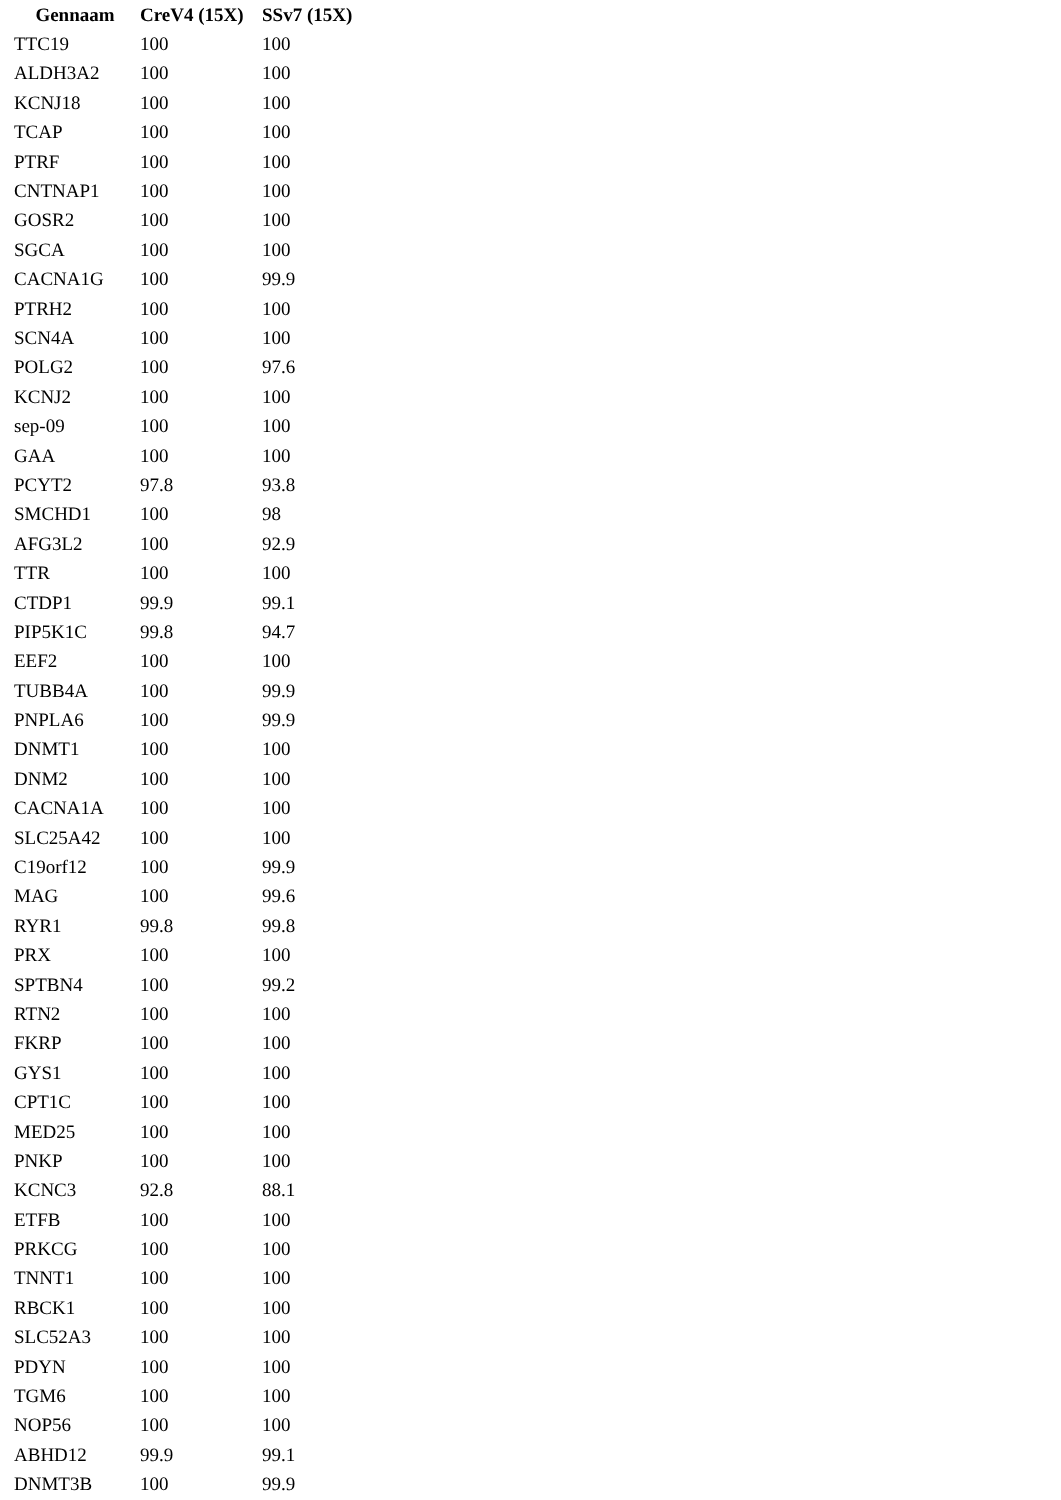| Gennaam | CreV4 (15X) | SSv7 (15X) |
| --- | --- | --- |
| TTC19 | 100 | 100 |
| ALDH3A2 | 100 | 100 |
| KCNJ18 | 100 | 100 |
| TCAP | 100 | 100 |
| PTRF | 100 | 100 |
| CNTNAP1 | 100 | 100 |
| GOSR2 | 100 | 100 |
| SGCA | 100 | 100 |
| CACNA1G | 100 | 99.9 |
| PTRH2 | 100 | 100 |
| SCN4A | 100 | 100 |
| POLG2 | 100 | 97.6 |
| KCNJ2 | 100 | 100 |
| sep-09 | 100 | 100 |
| GAA | 100 | 100 |
| PCYT2 | 97.8 | 93.8 |
| SMCHD1 | 100 | 98 |
| AFG3L2 | 100 | 92.9 |
| TTR | 100 | 100 |
| CTDP1 | 99.9 | 99.1 |
| PIP5K1C | 99.8 | 94.7 |
| EEF2 | 100 | 100 |
| TUBB4A | 100 | 99.9 |
| PNPLA6 | 100 | 99.9 |
| DNMT1 | 100 | 100 |
| DNM2 | 100 | 100 |
| CACNA1A | 100 | 100 |
| SLC25A42 | 100 | 100 |
| C19orf12 | 100 | 99.9 |
| MAG | 100 | 99.6 |
| RYR1 | 99.8 | 99.8 |
| PRX | 100 | 100 |
| SPTBN4 | 100 | 99.2 |
| RTN2 | 100 | 100 |
| FKRP | 100 | 100 |
| GYS1 | 100 | 100 |
| CPT1C | 100 | 100 |
| MED25 | 100 | 100 |
| PNKP | 100 | 100 |
| KCNC3 | 92.8 | 88.1 |
| ETFB | 100 | 100 |
| PRKCG | 100 | 100 |
| TNNT1 | 100 | 100 |
| RBCK1 | 100 | 100 |
| SLC52A3 | 100 | 100 |
| PDYN | 100 | 100 |
| TGM6 | 100 | 100 |
| NOP56 | 100 | 100 |
| ABHD12 | 99.9 | 99.1 |
| DNMT3B | 100 | 99.9 |